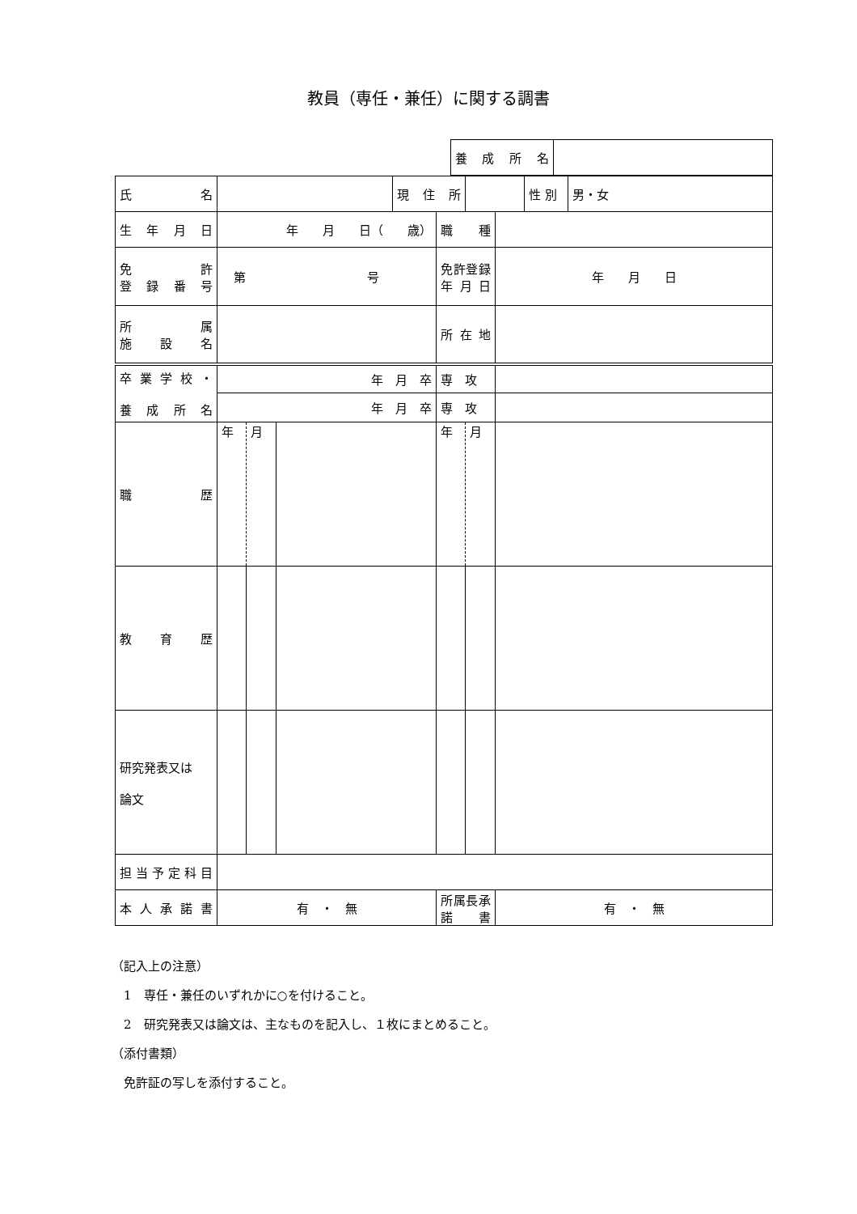教員（専任・兼任）に関する調書
| | 養成所名 | |
| 氏 名 | | | | 現住所 | | | | 性 別 | 男・女 |
| 生年月日 | 年 月 日（ 歳） | | | | 職 種 | | | | |
| 免 許 登録番号 | 第 号 | | | | 免許登録 年月日 | | 年 月 日 | | |
| 所 属 施設名 | | | | | 所在地 | | | | |
| 卒業学校・ 養成所名 | 年 月 卒 | | | | 専 攻 | | | | |
| | 年 月 卒 | | | | 専 攻 | | | | |
| 職 歴 | 年 | 月 | | | 年 | 月 | | | |
| 教育歴 | | | | | | | | | |
| 研究発表又は 論文 | | | | | | | | | |
| 担当予定科目 | | | | | | | | | |
| 本人承諾書 | 有 ・ 無 | | | | 所属長承諾書 | | 有 ・ 無 | | |
（記入上の注意）
　1　専任・兼任のいずれかに○を付けること。
　2　研究発表又は論文は、主なものを記入し、１枚にまとめること。
（添付書類）
　免許証の写しを添付すること。